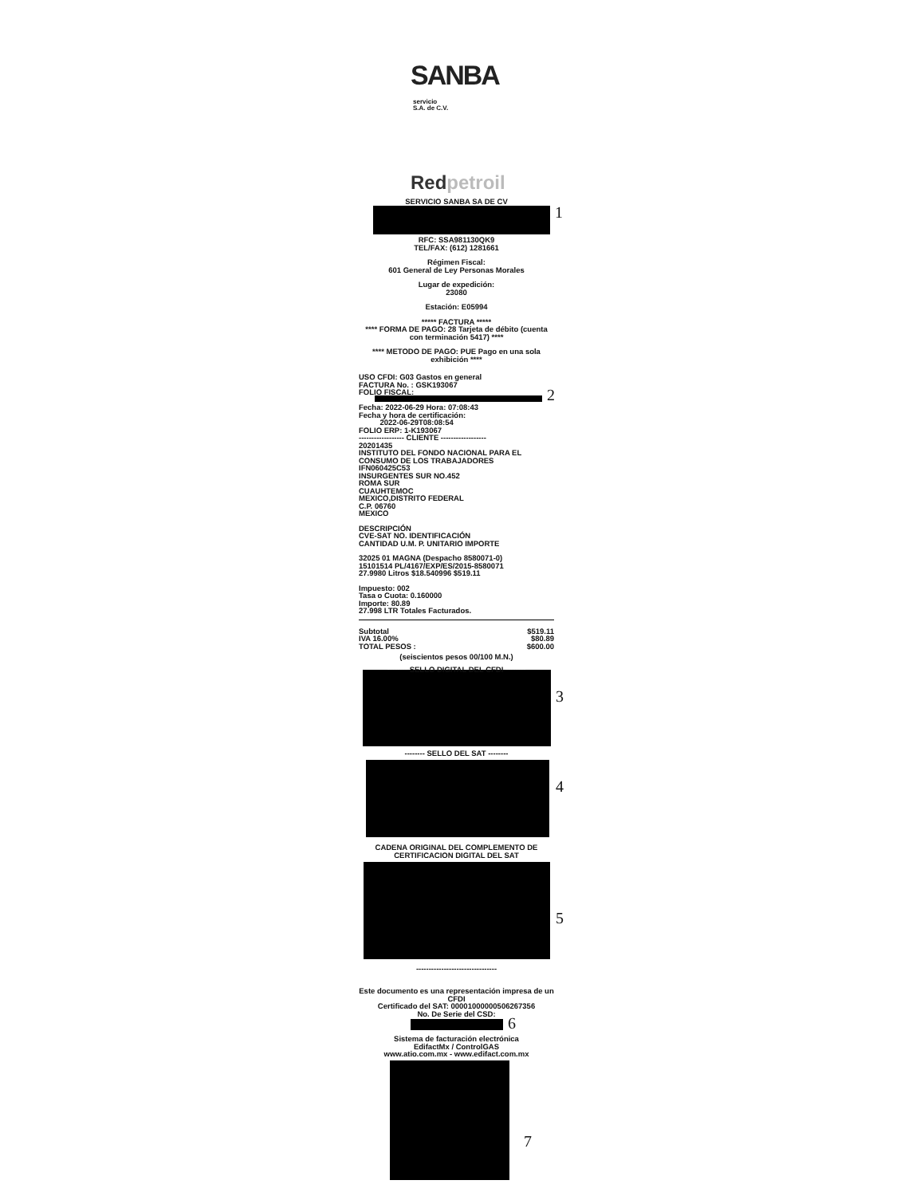SANBA
servicio
S.A. de C.V.
Redpetroil
1
2
3
4
5
6
7
SERVICIO SANBA SA DE CV
RFC: SSA981130QK9
TEL/FAX: (612) 1281661
Régimen Fiscal:
601 General de Ley Personas Morales
Lugar de expedición:
23080
Estación: E05994
***** FACTURA *****
**** FORMA DE PAGO: 28 Tarjeta de débito (cuenta con terminación 5417) ****
**** METODO DE PAGO: PUE Pago en una sola exhibición ****
USO CFDI: G03 Gastos en general
FACTURA No. : GSK193067
FOLIO FISCAL:
Fecha: 2022-06-29 Hora: 07:08:43
Fecha y hora de certificación:
2022-06-29T08:08:54
FOLIO ERP: 1-K193067
------------------ CLIENTE ------------------
20201435
INSTITUTO DEL FONDO NACIONAL PARA EL CONSUMO DE LOS TRABAJADORES
IFN060425C53
INSURGENTES SUR NO.452
ROMA SUR
CUAUHTEMOC
MEXICO,DISTRITO FEDERAL
C.P. 06760
MEXICO
DESCRIPCIÓN
CVE-SAT NO. IDENTIFICACIÓN
CANTIDAD U.M. P. UNITARIO IMPORTE
32025 01 MAGNA (Despacho 8580071-0)
15101514 PL/4167/EXP/ES/2015-8580071
27.9980 Litros $18.540996 $519.11
Impuesto: 002
Tasa o Cuota: 0.160000
Importe: 80.89
27.998 LTR Totales Facturados.
Subtotal
IVA 16.00%
TOTAL PESOS : $519.11
$80.89
$600.00
(seiscientos pesos 00/100 M.N.)
-------- SELLO DIGITAL DEL CFDI --------
-------- SELLO DEL SAT --------
CADENA ORIGINAL DEL COMPLEMENTO DE CERTIFICACION DIGITAL DEL SAT
--------------------------------
Este documento es una representación impresa de un CFDI
Certificado del SAT: 00001000000506267356
No. De Serie del CSD:
Sistema de facturación electrónica
EdifactMx / ControlGAS
www.atio.com.mx - www.edifact.com.mx